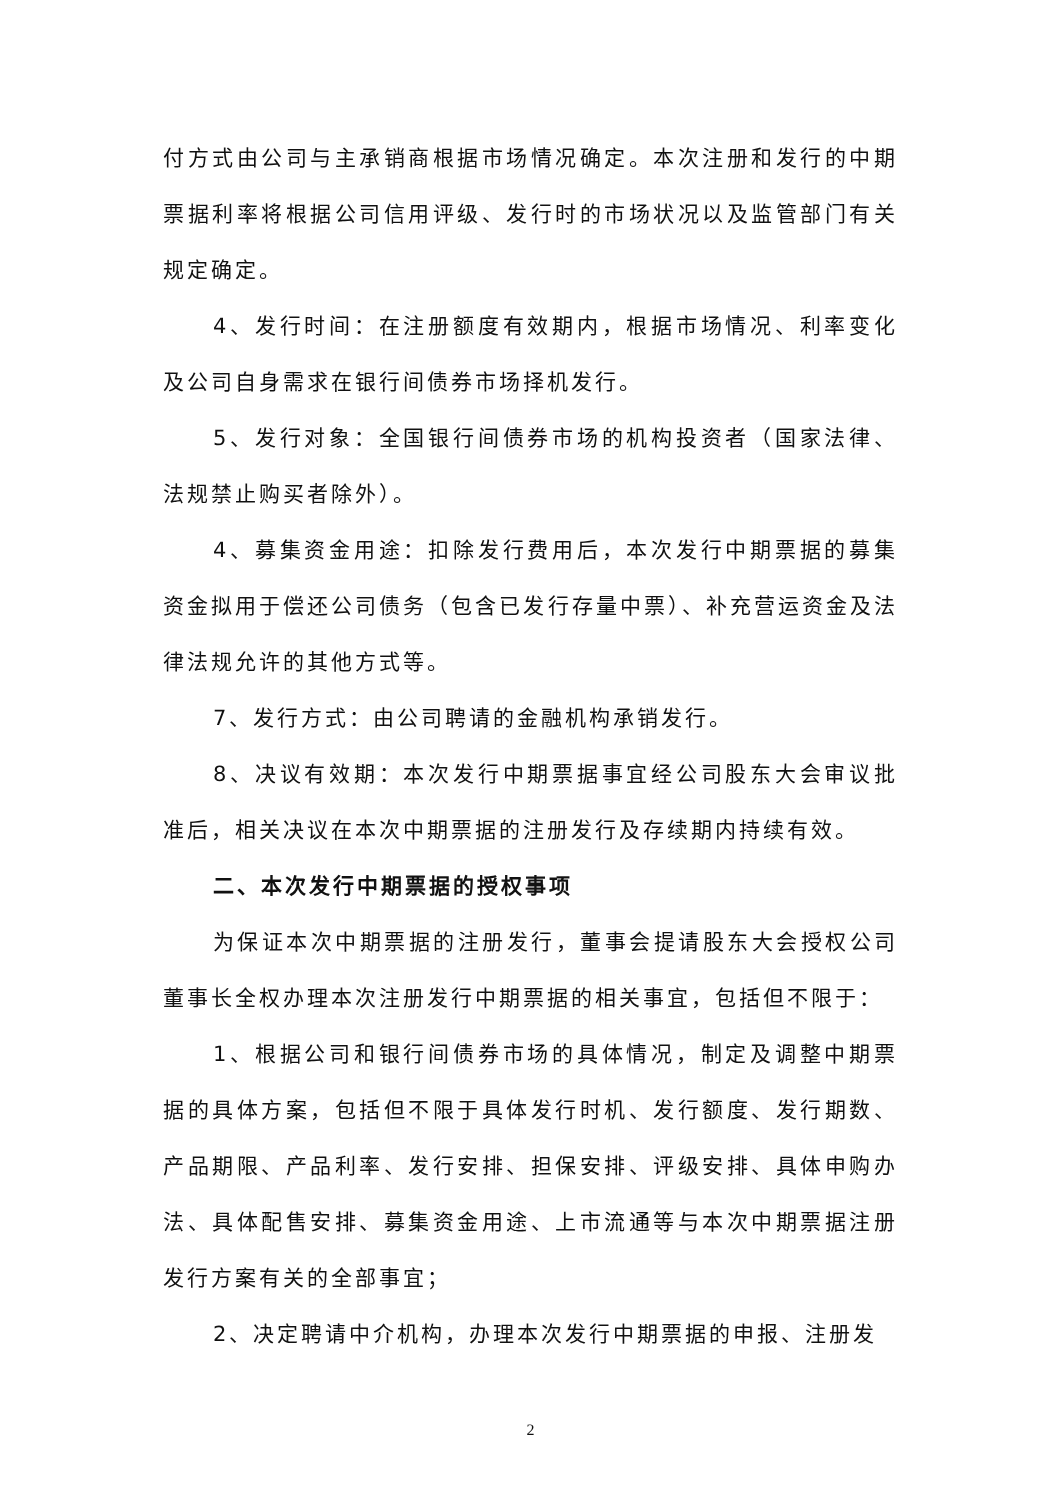付方式由公司与主承销商根据市场情况确定。本次注册和发行的中期票据利率将根据公司信用评级、发行时的市场状况以及监管部门有关规定确定。
4、发行时间：在注册额度有效期内，根据市场情况、利率变化及公司自身需求在银行间债券市场择机发行。
5、发行对象：全国银行间债券市场的机构投资者（国家法律、法规禁止购买者除外）。
4、募集资金用途：扣除发行费用后，本次发行中期票据的募集资金拟用于偿还公司债务（包含已发行存量中票）、补充营运资金及法律法规允许的其他方式等。
7、发行方式：由公司聘请的金融机构承销发行。
8、决议有效期：本次发行中期票据事宜经公司股东大会审议批准后，相关决议在本次中期票据的注册发行及存续期内持续有效。
二、本次发行中期票据的授权事项
为保证本次中期票据的注册发行，董事会提请股东大会授权公司董事长全权办理本次注册发行中期票据的相关事宜，包括但不限于：
1、根据公司和银行间债券市场的具体情况，制定及调整中期票据的具体方案，包括但不限于具体发行时机、发行额度、发行期数、产品期限、产品利率、发行安排、担保安排、评级安排、具体申购办法、具体配售安排、募集资金用途、上市流通等与本次中期票据注册发行方案有关的全部事宜；
2、决定聘请中介机构，办理本次发行中期票据的申报、注册发
2